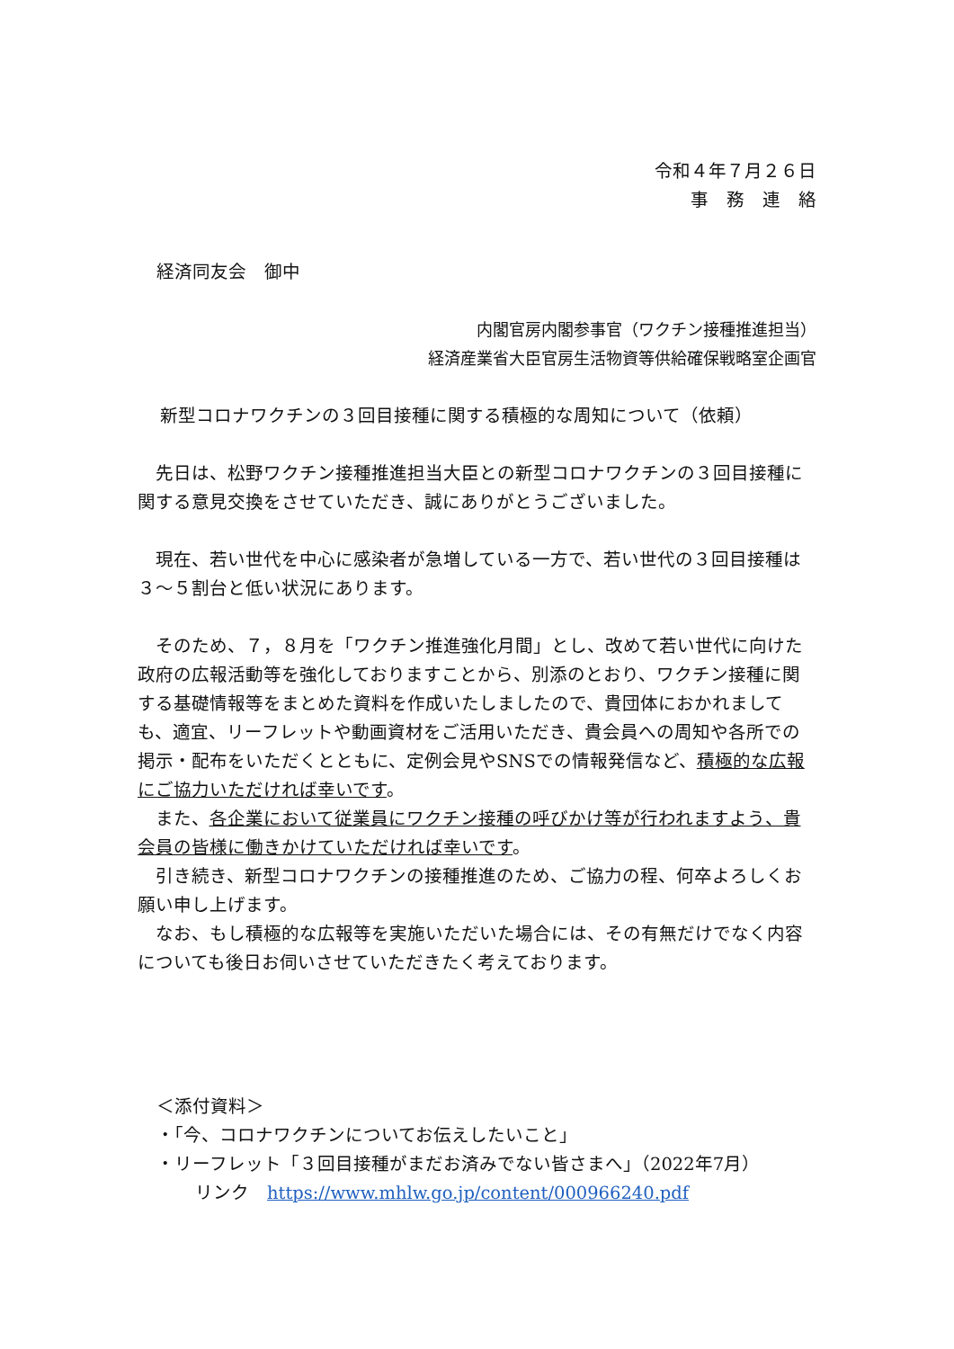令和４年７月２６日
事　務　連　絡
経済同友会　御中
内閣官房内閣参事官（ワクチン接種推進担当）
経済産業省大臣官房生活物資等供給確保戦略室企画官
新型コロナワクチンの３回目接種に関する積極的な周知について（依頼）
先日は、松野ワクチン接種推進担当大臣との新型コロナワクチンの３回目接種に関する意見交換をさせていただき、誠にありがとうございました。
現在、若い世代を中心に感染者が急増している一方で、若い世代の３回目接種は３～５割台と低い状況にあります。
そのため、７，８月を「ワクチン推進強化月間」とし、改めて若い世代に向けた政府の広報活動等を強化しておりますことから、別添のとおり、ワクチン接種に関する基礎情報等をまとめた資料を作成いたしましたので、貴団体におかれましても、適宜、リーフレットや動画資材をご活用いただき、貴会員への周知や各所での掲示・配布をいただくとともに、定例会見やSNSでの情報発信など、積極的な広報にご協力いただければ幸いです。
また、各企業において従業員にワクチン接種の呼びかけ等が行われますよう、貴会員の皆様に働きかけていただければ幸いです。
引き続き、新型コロナワクチンの接種推進のため、ご協力の程、何卒よろしくお願い申し上げます。
なお、もし積極的な広報等を実施いただいた場合には、その有無だけでなく内容についても後日お伺いさせていただきたく考えております。
＜添付資料＞
・「今、コロナワクチンについてお伝えしたいこと」
・リーフレット「３回目接種がまだお済みでない皆さまへ」（2022年7月）
リンク　https://www.mhlw.go.jp/content/000966240.pdf